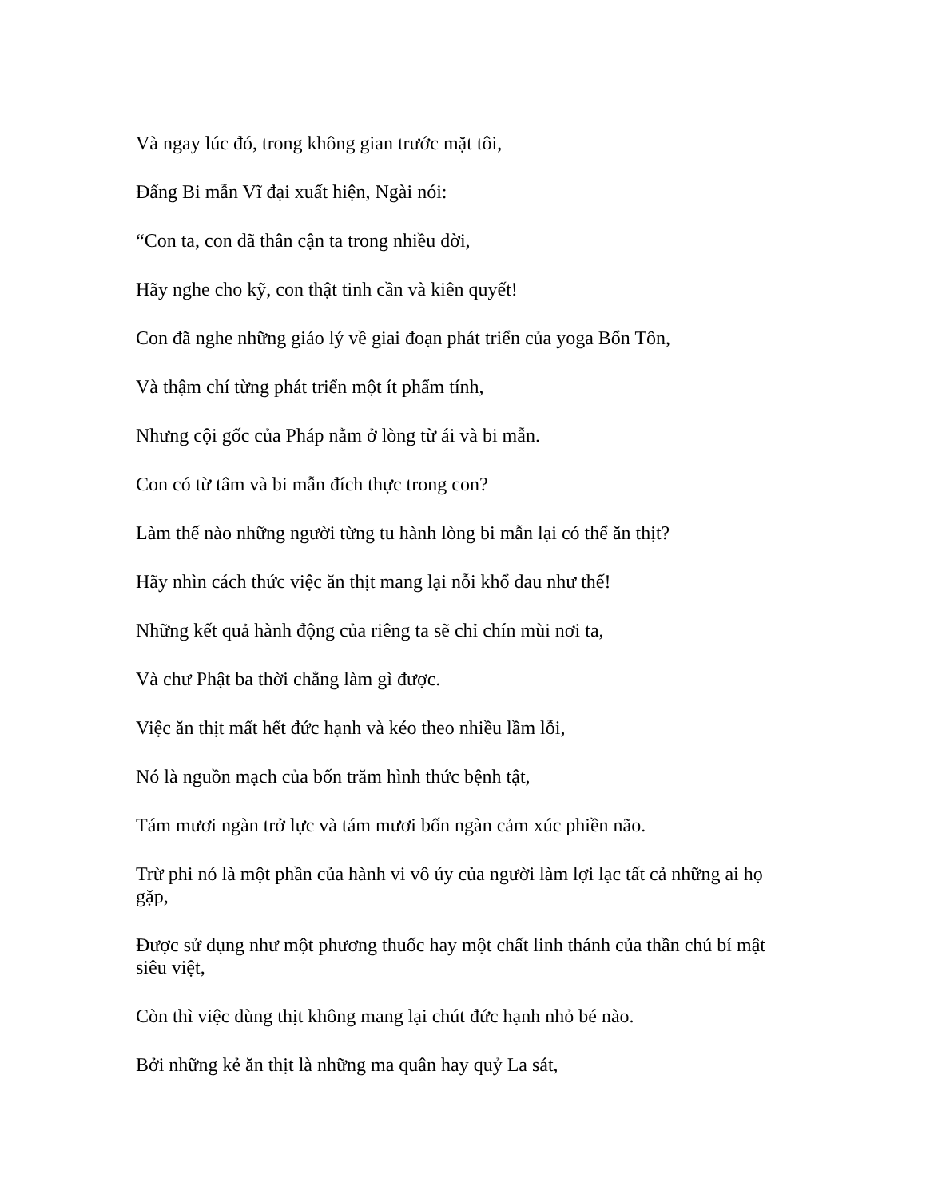Và ngay lúc đó, trong không gian trước mặt tôi,
Đấng Bi mẫn Vĩ đại xuất hiện, Ngài nói:
“Con ta, con đã thân cận ta trong nhiều đời,
Hãy nghe cho kỹ, con thật tinh cần và kiên quyết!
Con đã nghe những giáo lý về giai đoạn phát triển của yoga Bổn Tôn,
Và thậm chí từng phát triển một ít phẩm tính,
Nhưng cội gốc của Pháp nằm ở lòng từ ái và bi mẫn.
Con có từ tâm và bi mẫn đích thực trong con?
Làm thế nào những người từng tu hành lòng bi mẫn lại có thể ăn thịt?
Hãy nhìn cách thức việc ăn thịt mang lại nỗi khổ đau như thế!
Những kết quả hành động của riêng ta sẽ chỉ chín mùi nơi ta,
Và chư Phật ba thời chẳng làm gì được.
Việc ăn thịt mất hết đức hạnh và kéo theo nhiều lầm lỗi,
Nó là nguồn mạch của bốn trăm hình thức bệnh tật,
Tám mươi ngàn trở lực và tám mươi bốn ngàn cảm xúc phiền não.
Trừ phi nó là một phần của hành vi vô úy của người làm lợi lạc tất cả những ai họ gặp,
Được sử dụng như một phương thuốc hay một chất linh thánh của thần chú bí mật siêu việt,
Còn thì việc dùng thịt không mang lại chút đức hạnh nhỏ bé nào.
Bởi những kẻ ăn thịt là những ma quân hay quỷ La sát,